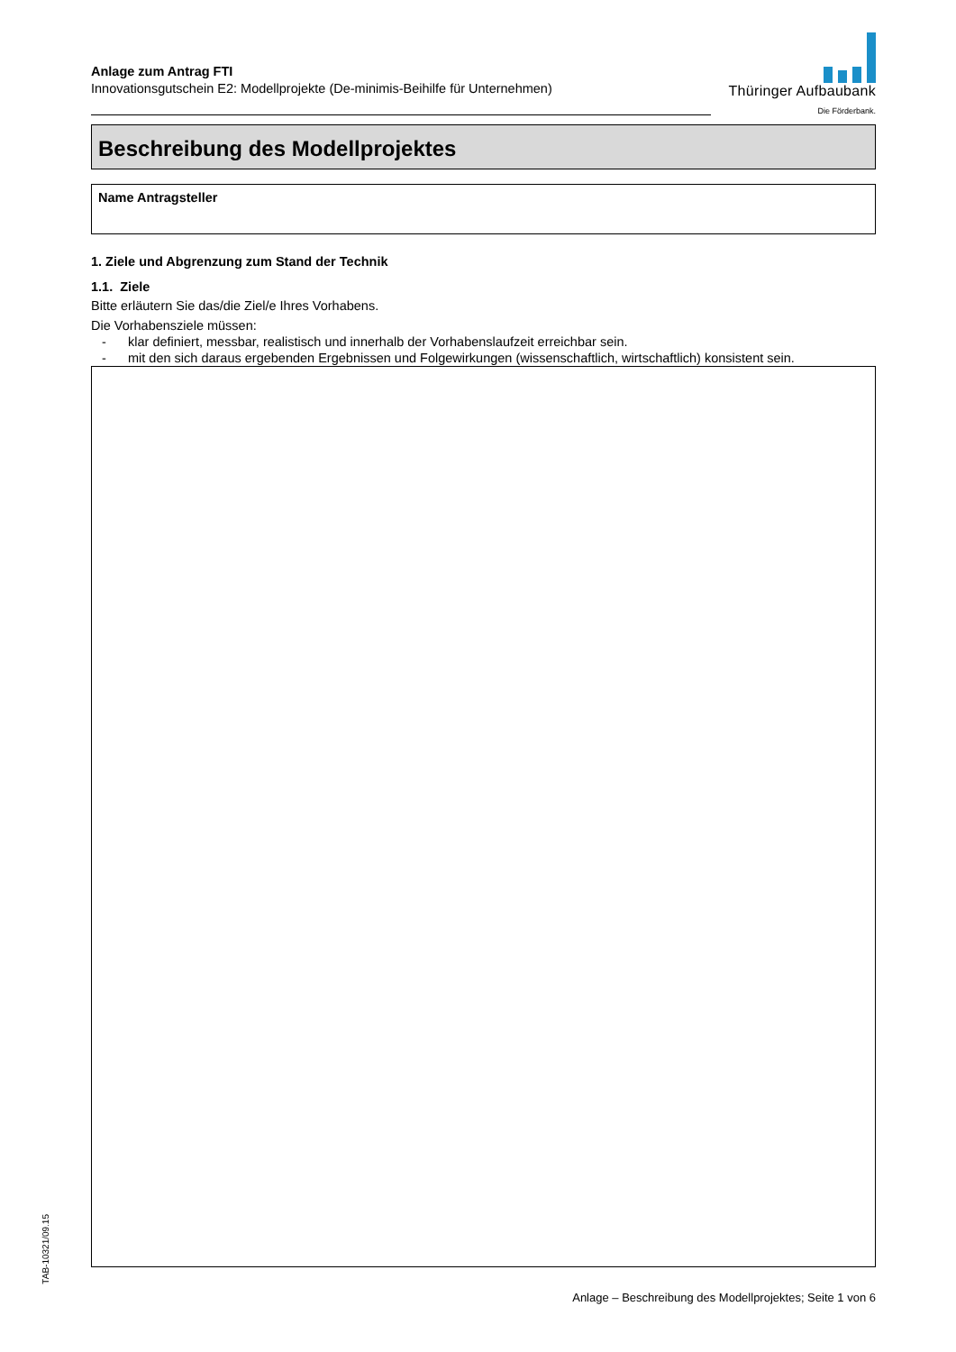TAB-10321/09.15
Anlage zum Antrag FTI
Innovationsgutschein E2: Modellprojekte (De-minimis-Beihilfe für Unternehmen)
Thüringer Aufbaubank
Die Förderbank.
Beschreibung des Modellprojektes
Name Antragsteller
1. Ziele und Abgrenzung zum Stand der Technik
1.1. Ziele
Bitte erläutern Sie das/die Ziel/e Ihres Vorhabens.
Die Vorhabensziele müssen:
- klar definiert, messbar, realistisch und innerhalb der Vorhabenslaufzeit erreichbar sein.
- mit den sich daraus ergebenden Ergebnissen und Folgewirkungen (wissenschaftlich, wirtschaftlich) konsistent sein.
Anlage – Beschreibung des Modellprojektes; Seite 1 von 6